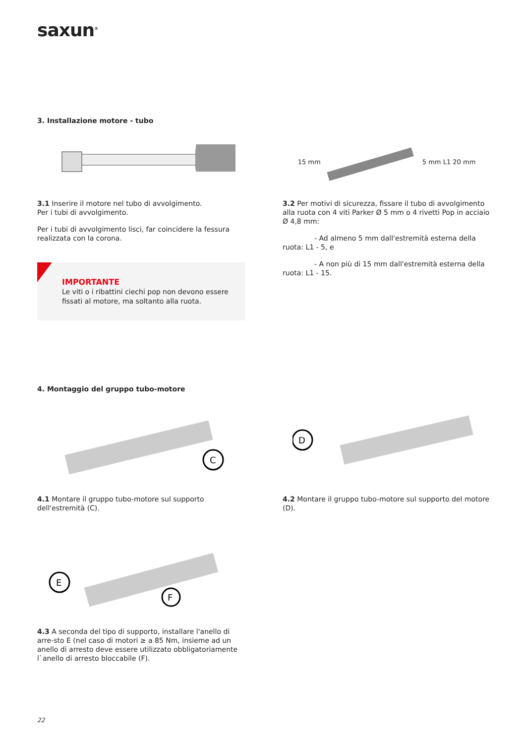saxun<sup>®</sup>
3. Installazione motore - tubo
3.1 Inserire il motore nel tubo di avvolgimento.
Per i tubi di avvolgimento.
Per i tubi di avvolgimento lisci, far coincidere la fessura realizzata con la corona.
IMPORTANTE
Le viti o i ribattini ciechi pop non devono essere fissati al motore, ma soltanto alla ruota.
15 mm 5 mm L1 20 mm
3.2 Per motivi di sicurezza, fissare il tubo di avvolgimento alla ruota con 4 viti Parker Ø 5 mm o 4 rivetti Pop in acciaio Ø 4,8 mm:
- Ad almeno 5 mm dall'estremità esterna della ruota: L1 - 5, e
- A non più di 15 mm dall'estremità esterna della ruota: L1 - 15.
4. Montaggio del gruppo tubo-motore
C
4.1 Montare il gruppo tubo-motore sul supporto dell'estremità (C).
D
4.2 Montare il gruppo tubo-motore sul supporto del motore (D).
E
F
4.3 A seconda del tipo di supporto, installare l'anello di arre-sto E (nel caso di motori ≥ a 85 Nm, insieme ad un anello di arresto deve essere utilizzato obbligatoriamente l`anello di arresto bloccabile (F).
22